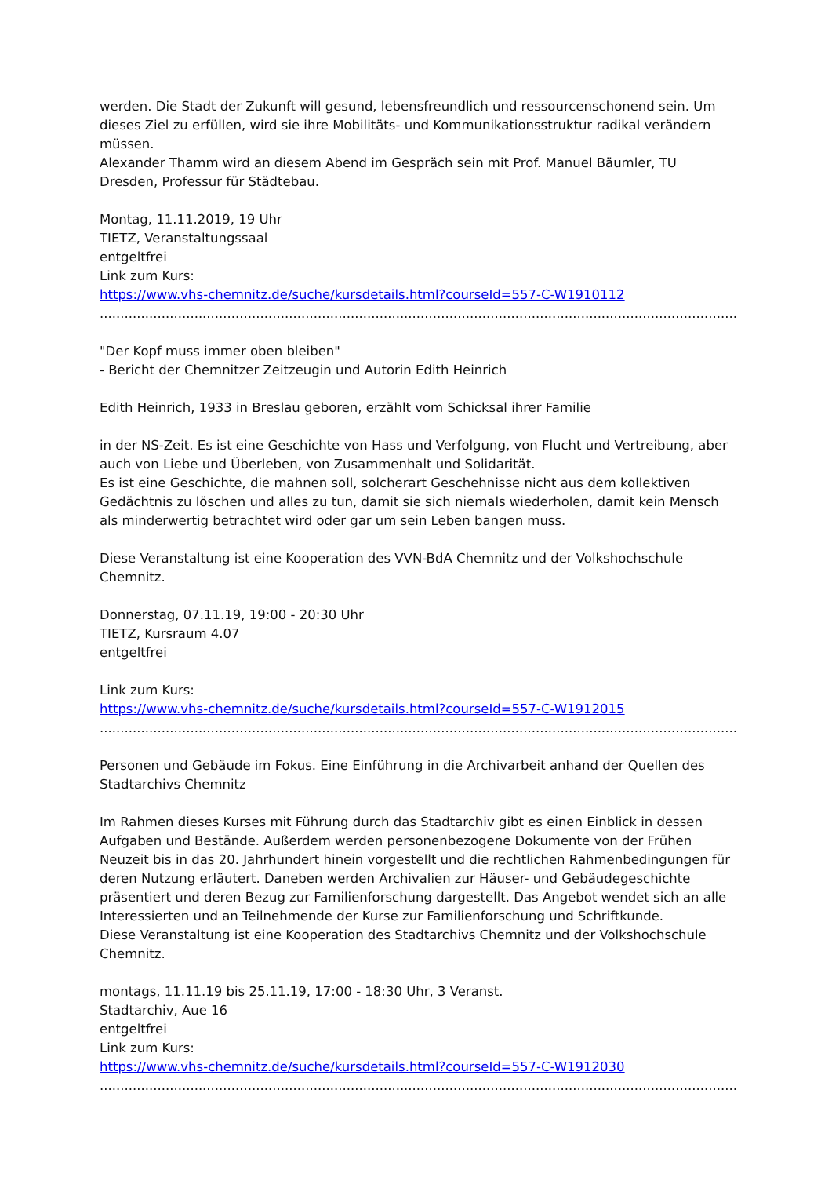werden. Die Stadt der Zukunft will gesund, lebensfreundlich und ressourcenschonend sein. Um dieses Ziel zu erfüllen, wird sie ihre Mobilitäts- und Kommunikationsstruktur radikal verändern müssen.
Alexander Thamm wird an diesem Abend im Gespräch sein mit Prof. Manuel Bäumler, TU Dresden, Professur für Städtebau.
Montag, 11.11.2019, 19 Uhr
TIETZ, Veranstaltungssaal
entgeltfrei
Link zum Kurs:
https://www.vhs-chemnitz.de/suche/kursdetails.html?courseId=557-C-W1910112
......................................................................................................................................................................
"Der Kopf muss immer oben bleiben"
- Bericht der Chemnitzer Zeitzeugin und Autorin Edith Heinrich
Edith Heinrich, 1933 in Breslau geboren, erzählt vom Schicksal ihrer Familie
in der NS-Zeit. Es ist eine Geschichte von Hass und Verfolgung, von Flucht und Vertreibung, aber auch von Liebe und Überleben, von Zusammenhalt und Solidarität.
Es ist eine Geschichte, die mahnen soll, solcherart Geschehnisse nicht aus dem kollektiven Gedächtnis zu löschen und alles zu tun, damit sie sich niemals wiederholen, damit kein Mensch als minderwertig betrachtet wird oder gar um sein Leben bangen muss.
Diese Veranstaltung ist eine Kooperation des VVN-BdA Chemnitz und der Volkshochschule Chemnitz.
Donnerstag, 07.11.19, 19:00 - 20:30 Uhr
TIETZ, Kursraum 4.07
entgeltfrei
Link zum Kurs:
https://www.vhs-chemnitz.de/suche/kursdetails.html?courseId=557-C-W1912015
......................................................................................................................................................................
Personen und Gebäude im Fokus. Eine Einführung in die Archivarbeit anhand der Quellen des Stadtarchivs Chemnitz
Im Rahmen dieses Kurses mit Führung durch das Stadtarchiv gibt es einen Einblick in dessen Aufgaben und Bestände. Außerdem werden personenbezogene Dokumente von der Frühen Neuzeit bis in das 20. Jahrhundert hinein vorgestellt und die rechtlichen Rahmenbedingungen für deren Nutzung erläutert. Daneben werden Archivalien zur Häuser- und Gebäudegeschichte präsentiert und deren Bezug zur Familienforschung dargestellt. Das Angebot wendet sich an alle Interessierten und an Teilnehmende der Kurse zur Familienforschung und Schriftkunde.
Diese Veranstaltung ist eine Kooperation des Stadtarchivs Chemnitz und der Volkshochschule Chemnitz.
montags, 11.11.19 bis 25.11.19, 17:00 - 18:30 Uhr, 3 Veranst.
Stadtarchiv, Aue 16
entgeltfrei
Link zum Kurs:
https://www.vhs-chemnitz.de/suche/kursdetails.html?courseId=557-C-W1912030
......................................................................................................................................................................